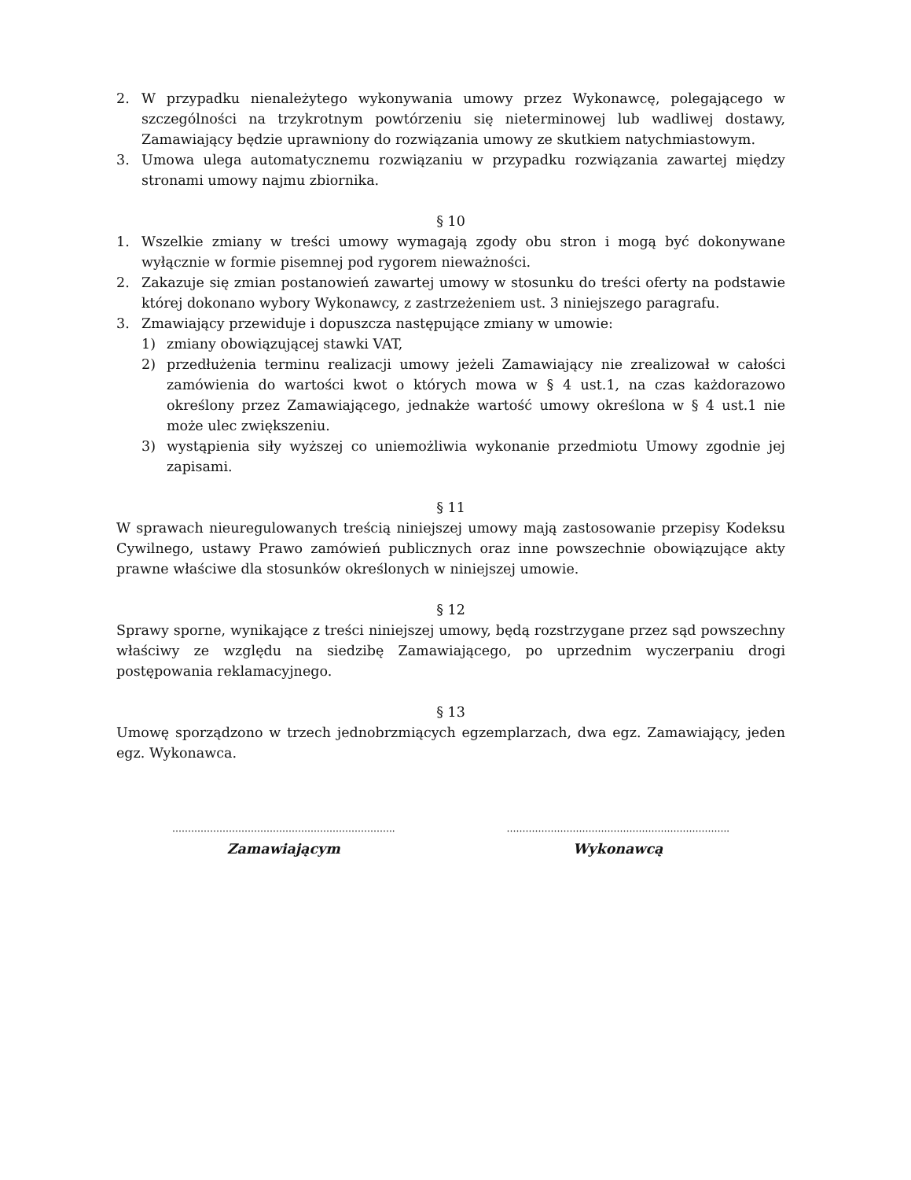2. W przypadku nienależytego wykonywania umowy przez Wykonawcę, polegającego w szczególności na trzykrotnym powtórzeniu się nieterminowej lub wadliwej dostawy, Zamawiający będzie uprawniony do rozwiązania umowy ze skutkiem natychmiastowym.
3. Umowa ulega automatycznemu rozwiązaniu w przypadku rozwiązania zawartej między stronami umowy najmu zbiornika.
§ 10
1. Wszelkie zmiany w treści umowy wymagają zgody obu stron i mogą być dokonywane wyłącznie w formie pisemnej pod rygorem nieważności.
2. Zakazuje się zmian postanowień zawartej umowy w stosunku do treści oferty na podstawie której dokonano wybory Wykonawcy, z zastrzeżeniem ust. 3 niniejszego paragrafu.
3. Zmawiający przewiduje i dopuszcza następujące zmiany w umowie:
1) zmiany obowiązującej stawki VAT,
2) przedłużenia terminu realizacji umowy jeżeli Zamawiający nie zrealizował w całości zamówienia do wartości kwot o których mowa w § 4 ust.1, na czas każdorazowo określony przez Zamawiającego, jednakże wartość umowy określona w § 4 ust.1 nie może ulec zwiększeniu.
3) wystąpienia siły wyższej co uniemożliwia wykonanie przedmiotu Umowy zgodnie jej zapisami.
§ 11
W sprawach nieuregulowanych treścią niniejszej umowy mają zastosowanie przepisy Kodeksu Cywilnego, ustawy Prawo zamówień publicznych oraz inne powszechnie obowiązujące akty prawne właściwe dla stosunków określonych w niniejszej umowie.
§ 12
Sprawy sporne, wynikające z treści niniejszej umowy, będą rozstrzygane przez sąd powszechny właściwy ze względu na siedzibę Zamawiającego, po uprzednim wyczerpaniu drogi postępowania reklamacyjnego.
§ 13
Umowę sporządzono w trzech jednobrzmiących egzemplarzach, dwa egz. Zamawiający, jeden egz. Wykonawca.
……………………………………………………………..
Zamawiającym
……………………………………………………………..
Wykonawcą